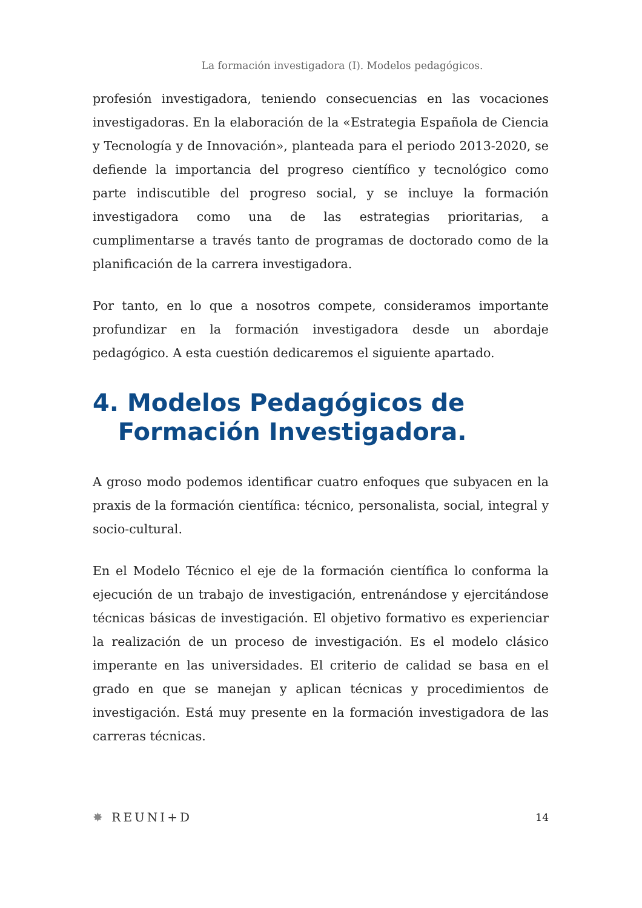La formación investigadora (I). Modelos pedagógicos.
profesión investigadora, teniendo consecuencias en las vocaciones investigadoras. En la elaboración de la «Estrategia Española de Ciencia y Tecnología y de Innovación», planteada para el periodo 2013-2020, se defiende la importancia del progreso científico y tecnológico como parte indiscutible del progreso social, y se incluye la formación investigadora como una de las estrategias prioritarias, a cumplimentarse a través tanto de programas de doctorado como de la planificación de la carrera investigadora.
Por tanto, en lo que a nosotros compete, consideramos importante profundizar en la formación investigadora desde un abordaje pedagógico. A esta cuestión dedicaremos el siguiente apartado.
4. Modelos Pedagógicos de
Formación Investigadora.
A groso modo podemos identificar cuatro enfoques que subyacen en la praxis de la formación científica: técnico, personalista, social, integral y socio-cultural.
En el Modelo Técnico el eje de la formación científica lo conforma la ejecución de un trabajo de investigación, entrenándose y ejercitándose técnicas básicas de investigación. El objetivo formativo es experienciar la realización de un proceso de investigación. Es el modelo clásico imperante en las universidades. El criterio de calidad se basa en el grado en que se manejan y aplican técnicas y procedimientos de investigación. Está muy presente en la formación investigadora de las carreras técnicas.
✸ REUNI+D
14